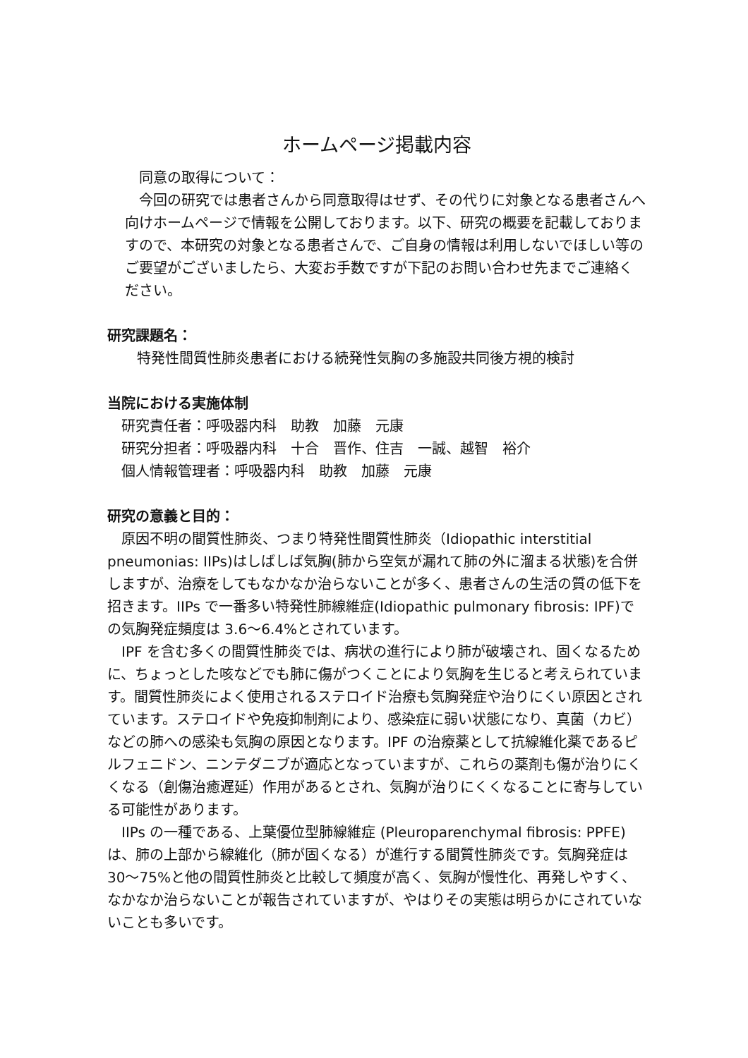ホームページ掲載内容
同意の取得について：
今回の研究では患者さんから同意取得はせず、その代りに対象となる患者さんへ向けホームページで情報を公開しております。以下、研究の概要を記載しておりますので、本研究の対象となる患者さんで、ご自身の情報は利用しないでほしい等のご要望がございましたら、大変お手数ですが下記のお問い合わせ先までご連絡ください。
研究課題名：
特発性間質性肺炎患者における続発性気胸の多施設共同後方視的検討
当院における実施体制
研究責任者：呼吸器内科　助教　加藤　元康
研究分担者：呼吸器内科　十合　晋作、住吉　一誠、越智　裕介
個人情報管理者：呼吸器内科　助教　加藤　元康
研究の意義と目的：
原因不明の間質性肺炎、つまり特発性間質性肺炎（Idiopathic interstitial pneumonias: IIPs)はしばしば気胸(肺から空気が漏れて肺の外に溜まる状態)を合併しますが、治療をしてもなかなか治らないことが多く、患者さんの生活の質の低下を招きます。IIPs で一番多い特発性肺線維症(Idiopathic pulmonary fibrosis: IPF)での気胸発症頻度は 3.6～6.4%とされています。
IPF を含む多くの間質性肺炎では、病状の進行により肺が破壊され、固くなるために、ちょっとした咳などでも肺に傷がつくことにより気胸を生じると考えられています。間質性肺炎によく使用されるステロイド治療も気胸発症や治りにくい原因とされています。ステロイドや免疫抑制剤により、感染症に弱い状態になり、真菌（カビ）などの肺への感染も気胸の原因となります。IPF の治療薬として抗線維化薬であるピルフェニドン、ニンテダニブが適応となっていますが、これらの薬剤も傷が治りにくくなる（創傷治癒遅延）作用があるとされ、気胸が治りにくくなることに寄与している可能性があります。
IIPs の一種である、上葉優位型肺線維症 (Pleuroparenchymal fibrosis: PPFE)は、肺の上部から線維化（肺が固くなる）が進行する間質性肺炎です。気胸発症は 30～75%と他の間質性肺炎と比較して頻度が高く、気胸が慢性化、再発しやすく、なかなか治らないことが報告されていますが、やはりその実態は明らかにされていないことも多いです。